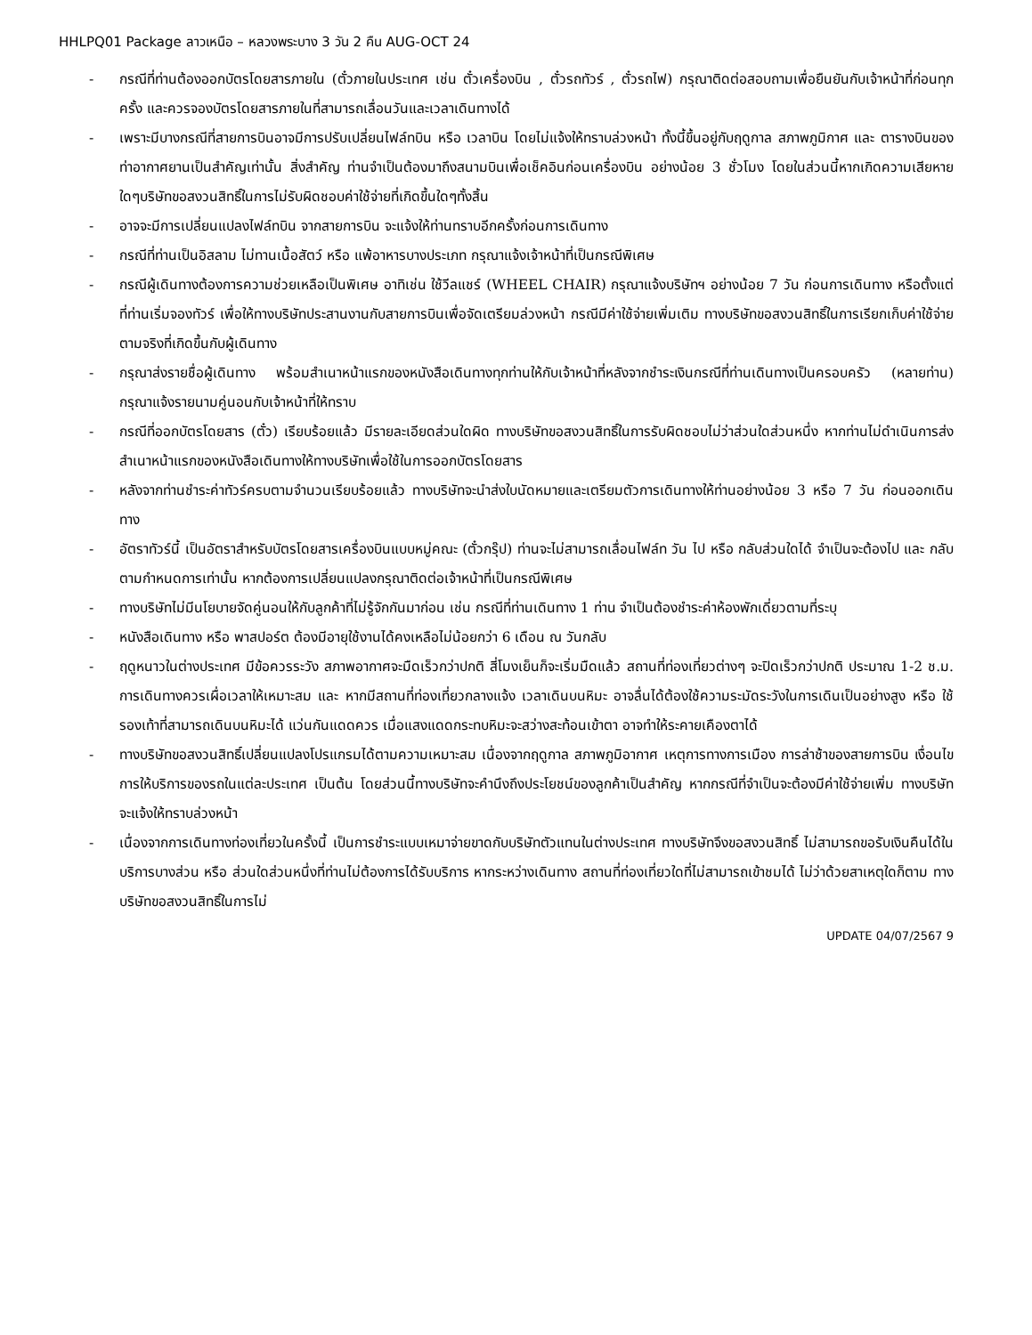HHLPQ01 Package ลาวเหนือ – หลวงพระบาง 3 วัน 2 คืน AUG-OCT 24
- กรณีที่ท่านต้องออกบัตรโดยสารภายใน (ตั๋วภายในประเทศ เช่น ตั๋วเครื่องบิน , ตั๋วรถทัวร์ , ตั๋วรถไฟ) กรุณาติดต่อสอบถามเพื่อยืนยันกับเจ้าหน้าที่ก่อนทุกครั้ง และควรจองบัตรโดยสารภายในที่สามารถเลื่อนวันและเวลาเดินทางได้
- เพราะมีบางกรณีที่สายการบินอาจมีการปรับเปลี่ยนไฟล์ทบิน หรือ เวลาบิน โดยไม่แจ้งให้ทราบล่วงหน้า ทั้งนี้ขึ้นอยู่กับฤดูกาล สภาพภูมิกาศ และ ตารางบินของท่าอากาศยานเป็นสำคัญเท่านั้น สิ่งสำคัญ ท่านจำเป็นต้องมาถึงสนามบินเพื่อเช็คอินก่อนเครื่องบิน อย่างน้อย 3 ชั่วโมง โดยในส่วนนี้หากเกิดความเสียหายใดๆบริษัทขอสงวนสิทธิ์ในการไม่รับผิดชอบค่าใช้จ่ายที่เกิดขึ้นใดๆทั้งสิ้น
- อาจจะมีการเปลี่ยนแปลงไฟล์ทบิน จากสายการบิน จะแจ้งให้ท่านทราบอีกครั้งก่อนการเดินทาง
- กรณีที่ท่านเป็นอิสลาม ไม่ทานเนื้อสัตว์ หรือ แพ้อาหารบางประเภท กรุณาแจ้งเจ้าหน้าที่เป็นกรณีพิเศษ
- กรณีผู้เดินทางต้องการความช่วยเหลือเป็นพิเศษ อาทิเช่น ใช้วีลแชร์ (WHEEL CHAIR) กรุณาแจ้งบริษัทฯ อย่างน้อย 7 วัน ก่อนการเดินทาง หรือตั้งแต่ที่ท่านเริ่มจองทัวร์ เพื่อให้ทางบริษัทประสานงานกับสายการบินเพื่อจัดเตรียมล่วงหน้า กรณีมีค่าใช้จ่ายเพิ่มเติม ทางบริษัทขอสงวนสิทธิ์ในการเรียกเก็บค่าใช้จ่ายตามจริงที่เกิดขึ้นกับผู้เดินทาง
- กรุณาส่งรายชื่อผู้เดินทาง พร้อมสำเนาหน้าแรกของหนังสือเดินทางทุกท่านให้กับเจ้าหน้าที่หลังจากชำระเงินกรณีที่ท่านเดินทางเป็นครอบครัว (หลายท่าน) กรุณาแจ้งรายนามคู่นอนกับเจ้าหน้าที่ให้ทราบ
- กรณีที่ออกบัตรโดยสาร (ตั๋ว) เรียบร้อยแล้ว มีรายละเอียดส่วนใดผิด ทางบริษัทขอสงวนสิทธิ์ในการรับผิดชอบไม่ว่าส่วนใดส่วนหนึ่ง หากท่านไม่ดำเนินการส่งสำเนาหน้าแรกของหนังสือเดินทางให้ทางบริษัทเพื่อใช้ในการออกบัตรโดยสาร
- หลังจากท่านชำระค่าทัวร์ครบตามจำนวนเรียบร้อยแล้ว ทางบริษัทจะนำส่งใบนัดหมายและเตรียมตัวการเดินทางให้ท่านอย่างน้อย 3 หรือ 7 วัน ก่อนออกเดินทาง
- อัตราทัวร์นี้ เป็นอัตราสำหรับบัตรโดยสารเครื่องบินแบบหมู่คณะ (ตั๋วกรุ๊ป) ท่านจะไม่สามารถเลื่อนไฟล์ท วัน ไป หรือ กลับส่วนใดได้ จำเป็นจะต้องไป และ กลับ ตามกำหนดการเท่านั้น หากต้องการเปลี่ยนแปลงกรุณาติดต่อเจ้าหน้าที่เป็นกรณีพิเศษ
- ทางบริษัทไม่มีนโยบายจัดคู่นอนให้กับลูกค้าที่ไม่รู้จักกันมาก่อน เช่น กรณีที่ท่านเดินทาง 1 ท่าน จำเป็นต้องชำระค่าห้องพักเดี่ยวตามที่ระบุ
- หนังสือเดินทาง หรือ พาสปอร์ต ต้องมีอายุใช้งานได้คงเหลือไม่น้อยกว่า 6 เดือน ณ วันกลับ
- ฤดูหนาวในต่างประเทศ มีข้อควรระวัง สภาพอากาศจะมืดเร็วกว่าปกติ สี่โมงเย็นก็จะเริ่มมืดแล้ว สถานที่ท่องเที่ยวต่างๆ จะปิดเร็วกว่าปกติ ประมาณ 1-2 ช.ม. การเดินทางควรเผื่อเวลาให้เหมาะสม และ หากมีสถานที่ท่องเที่ยวกลางแจ้ง เวลาเดินบนหิมะ อาจลื่นได้ต้องใช้ความระมัดระวังในการเดินเป็นอย่างสูง หรือ ใช้รองเท้าที่สามารถเดินบนหิมะได้ แว่นกันแดดควร เมื่อแสงแดดกระทบหิมะจะสว่างสะท้อนเข้าตา อาจทำให้ระคายเคืองตาได้
- ทางบริษัทขอสงวนสิทธิ์เปลี่ยนแปลงโปรแกรมได้ตามความเหมาะสม เนื่องจากฤดูกาล สภาพภูมิอากาศ เหตุการทางการเมือง การล่าช้าของสายการบิน เงื่อนไขการให้บริการของรถในแต่ละประเทศ เป็นต้น โดยส่วนนี้ทางบริษัทจะคำนึงถึงประโยชน์ของลูกค้าเป็นสำคัญ หากกรณีที่จำเป็นจะต้องมีค่าใช้จ่ายเพิ่ม ทางบริษัทจะแจ้งให้ทราบล่วงหน้า
- เนื่องจากการเดินทางท่องเที่ยวในครั้งนี้ เป็นการชำระแบบเหมาจ่ายขาดกับบริษัทตัวแทนในต่างประเทศ ทางบริษัทจึงขอสงวนสิทธิ์ ไม่สามารถขอรับเงินคืนได้ในบริการบางส่วน หรือ ส่วนใดส่วนหนึ่งที่ท่านไม่ต้องการได้รับบริการ หากระหว่างเดินทาง สถานที่ท่องเที่ยวใดที่ไม่สามารถเข้าชมได้ ไม่ว่าด้วยสาเหตุใดก็ตาม ทางบริษัทขอสงวนสิทธิ์ในการไม่
UPDATE 04/07/2567 9